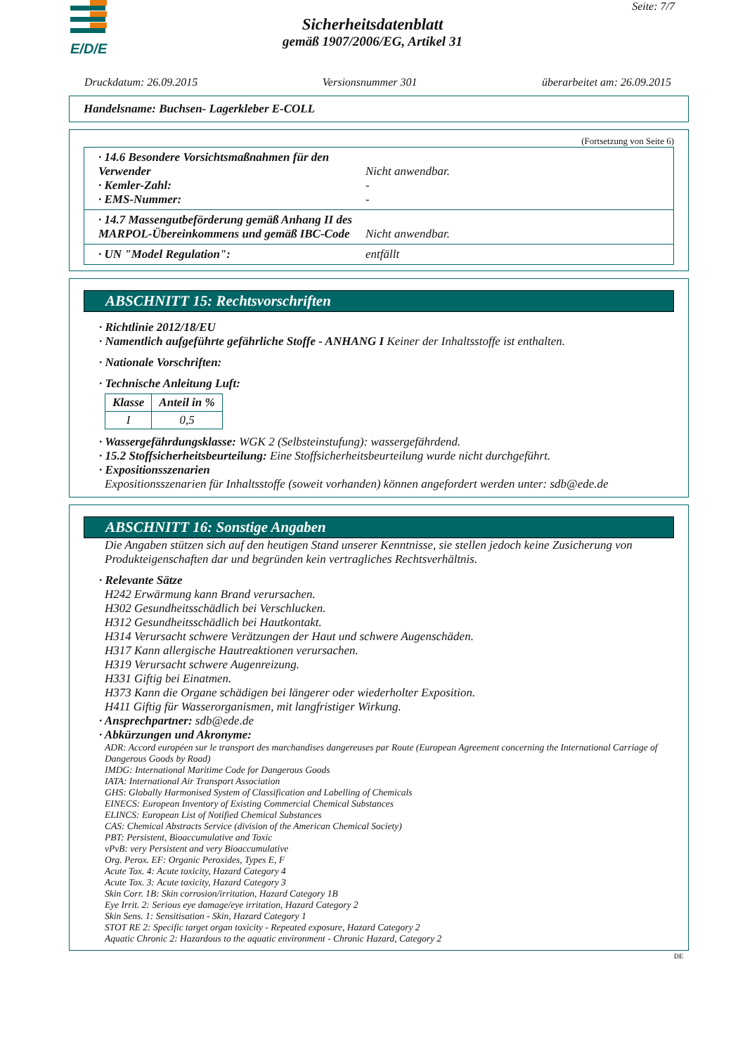E/D/E
Seite: 7/7
Sicherheitsdatenblatt
gemäß 1907/2006/EG, Artikel 31
Druckdatum: 26.09.2015 Versionsnummer 301 überarbeitet am: 26.09.2015
Handelsname: Buchsen- Lagerkleber E-COLL
(Fortsetzung von Seite 6)
· 14.6 Besondere Vorsichtsmaßnahmen für den Verwender Nicht anwendbar.
· Kemler-Zahl: -
· EMS-Nummer: -
· 14.7 Massengutbeförderung gemäß Anhang II des MARPOL-Übereinkommens und gemäß IBC-Code Nicht anwendbar.
· UN "Model Regulation": entfällt
ABSCHNITT 15: Rechtsvorschriften
· Richtlinie 2012/18/EU
· Namentlich aufgeführte gefährliche Stoffe - ANHANG I Keiner der Inhaltsstoffe ist enthalten.
· Nationale Vorschriften:
· Technische Anleitung Luft:
| Klasse | Anteil in % |
| --- | --- |
| I | 0,5 |
· Wassergefährdungsklasse: WGK 2 (Selbsteinstufung): wassergefährdend.
· 15.2 Stoffsicherheitsbeurteilung: Eine Stoffsicherheitsbeurteilung wurde nicht durchgeführt.
· Expositionsszenarien
Expositionsszenarien für Inhaltsstoffe (soweit vorhanden) können angefordert werden unter: sdb@ede.de
ABSCHNITT 16: Sonstige Angaben
Die Angaben stützen sich auf den heutigen Stand unserer Kenntnisse, sie stellen jedoch keine Zusicherung von Produkteigenschaften dar und begründen kein vertragliches Rechtsverhältnis.
· Relevante Sätze
H242 Erwärmung kann Brand verursachen.
H302 Gesundheitsschädlich bei Verschlucken.
H312 Gesundheitsschädlich bei Hautkontakt.
H314 Verursacht schwere Verätzungen der Haut und schwere Augenschäden.
H317 Kann allergische Hautreaktionen verursachen.
H319 Verursacht schwere Augenreizung.
H331 Giftig bei Einatmen.
H373 Kann die Organe schädigen bei längerer oder wiederholter Exposition.
H411 Giftig für Wasserorganismen, mit langfristiger Wirkung.
· Ansprechpartner: sdb@ede.de
· Abkürzungen und Akronyme:
ADR: Accord européen sur le transport des marchandises dangereuses par Route (European Agreement concerning the International Carriage of Dangerous Goods by Road)
IMDG: International Maritime Code for Dangerous Goods
IATA: International Air Transport Association
GHS: Globally Harmonised System of Classification and Labelling of Chemicals
EINECS: European Inventory of Existing Commercial Chemical Substances
ELINCS: European List of Notified Chemical Substances
CAS: Chemical Abstracts Service (division of the American Chemical Society)
PBT: Persistent, Bioaccumulative and Toxic
vPvB: very Persistent and very Bioaccumulative
Org. Perox. EF: Organic Peroxides, Types E, F
Acute Tox. 4: Acute toxicity, Hazard Category 4
Acute Tox. 3: Acute toxicity, Hazard Category 3
Skin Corr. 1B: Skin corrosion/irritation, Hazard Category 1B
Eye Irrit. 2: Serious eye damage/eye irritation, Hazard Category 2
Skin Sens. 1: Sensitisation - Skin, Hazard Category 1
STOT RE 2: Specific target organ toxicity - Repeated exposure, Hazard Category 2
Aquatic Chronic 2: Hazardous to the aquatic environment - Chronic Hazard, Category 2
DE